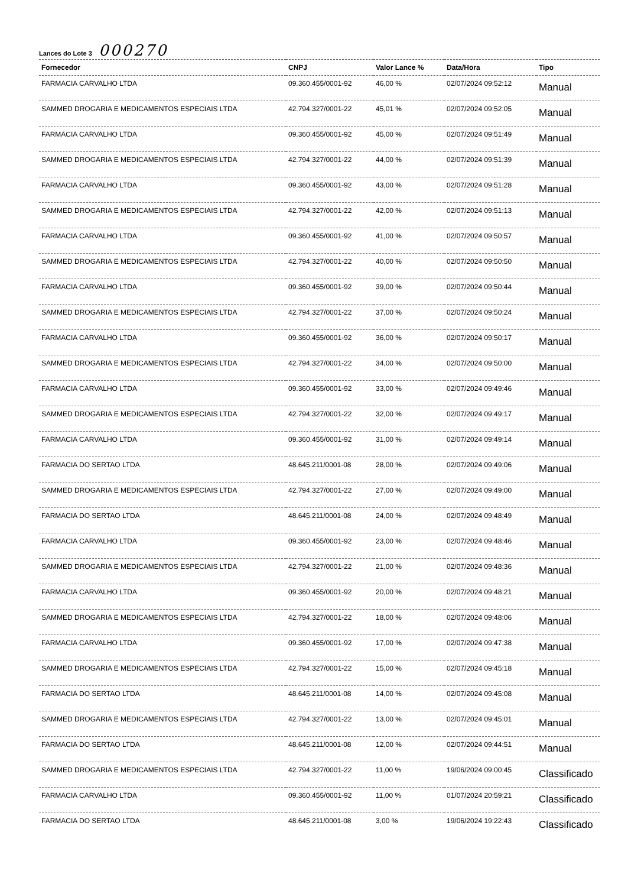Lances do Lote 3 000270
| Fornecedor | CNPJ | Valor Lance % | Data/Hora | Tipo |
| --- | --- | --- | --- | --- |
| FARMACIA CARVALHO LTDA | 09.360.455/0001-92 | 46,00 % | 02/07/2024 09:52:12 | Manual |
| SAMMED DROGARIA E MEDICAMENTOS ESPECIAIS LTDA | 42.794.327/0001-22 | 45,01 % | 02/07/2024 09:52:05 | Manual |
| FARMACIA CARVALHO LTDA | 09.360.455/0001-92 | 45,00 % | 02/07/2024 09:51:49 | Manual |
| SAMMED DROGARIA E MEDICAMENTOS ESPECIAIS LTDA | 42.794.327/0001-22 | 44,00 % | 02/07/2024 09:51:39 | Manual |
| FARMACIA CARVALHO LTDA | 09.360.455/0001-92 | 43,00 % | 02/07/2024 09:51:28 | Manual |
| SAMMED DROGARIA E MEDICAMENTOS ESPECIAIS LTDA | 42.794.327/0001-22 | 42,00 % | 02/07/2024 09:51:13 | Manual |
| FARMACIA CARVALHO LTDA | 09.360.455/0001-92 | 41,00 % | 02/07/2024 09:50:57 | Manual |
| SAMMED DROGARIA E MEDICAMENTOS ESPECIAIS LTDA | 42.794.327/0001-22 | 40,00 % | 02/07/2024 09:50:50 | Manual |
| FARMACIA CARVALHO LTDA | 09.360.455/0001-92 | 39,00 % | 02/07/2024 09:50:44 | Manual |
| SAMMED DROGARIA E MEDICAMENTOS ESPECIAIS LTDA | 42.794.327/0001-22 | 37,00 % | 02/07/2024 09:50:24 | Manual |
| FARMACIA CARVALHO LTDA | 09.360.455/0001-92 | 36,00 % | 02/07/2024 09:50:17 | Manual |
| SAMMED DROGARIA E MEDICAMENTOS ESPECIAIS LTDA | 42.794.327/0001-22 | 34,00 % | 02/07/2024 09:50:00 | Manual |
| FARMACIA CARVALHO LTDA | 09.360.455/0001-92 | 33,00 % | 02/07/2024 09:49:46 | Manual |
| SAMMED DROGARIA E MEDICAMENTOS ESPECIAIS LTDA | 42.794.327/0001-22 | 32,00 % | 02/07/2024 09:49:17 | Manual |
| FARMACIA CARVALHO LTDA | 09.360.455/0001-92 | 31,00 % | 02/07/2024 09:49:14 | Manual |
| FARMACIA DO SERTAO LTDA | 48.645.211/0001-08 | 28,00 % | 02/07/2024 09:49:06 | Manual |
| SAMMED DROGARIA E MEDICAMENTOS ESPECIAIS LTDA | 42.794.327/0001-22 | 27,00 % | 02/07/2024 09:49:00 | Manual |
| FARMACIA DO SERTAO LTDA | 48.645.211/0001-08 | 24,00 % | 02/07/2024 09:48:49 | Manual |
| FARMACIA CARVALHO LTDA | 09.360.455/0001-92 | 23,00 % | 02/07/2024 09:48:46 | Manual |
| SAMMED DROGARIA E MEDICAMENTOS ESPECIAIS LTDA | 42.794.327/0001-22 | 21,00 % | 02/07/2024 09:48:36 | Manual |
| FARMACIA CARVALHO LTDA | 09.360.455/0001-92 | 20,00 % | 02/07/2024 09:48:21 | Manual |
| SAMMED DROGARIA E MEDICAMENTOS ESPECIAIS LTDA | 42.794.327/0001-22 | 18,00 % | 02/07/2024 09:48:06 | Manual |
| FARMACIA CARVALHO LTDA | 09.360.455/0001-92 | 17,00 % | 02/07/2024 09:47:38 | Manual |
| SAMMED DROGARIA E MEDICAMENTOS ESPECIAIS LTDA | 42.794.327/0001-22 | 15,00 % | 02/07/2024 09:45:18 | Manual |
| FARMACIA DO SERTAO LTDA | 48.645.211/0001-08 | 14,00 % | 02/07/2024 09:45:08 | Manual |
| SAMMED DROGARIA E MEDICAMENTOS ESPECIAIS LTDA | 42.794.327/0001-22 | 13,00 % | 02/07/2024 09:45:01 | Manual |
| FARMACIA DO SERTAO LTDA | 48.645.211/0001-08 | 12,00 % | 02/07/2024 09:44:51 | Manual |
| SAMMED DROGARIA E MEDICAMENTOS ESPECIAIS LTDA | 42.794.327/0001-22 | 11,00 % | 19/06/2024 09:00:45 | Classificado |
| FARMACIA CARVALHO LTDA | 09.360.455/0001-92 | 11,00 % | 01/07/2024 20:59:21 | Classificado |
| FARMACIA DO SERTAO LTDA | 48.645.211/0001-08 | 3,00 % | 19/06/2024 19:22:43 | Classificado |